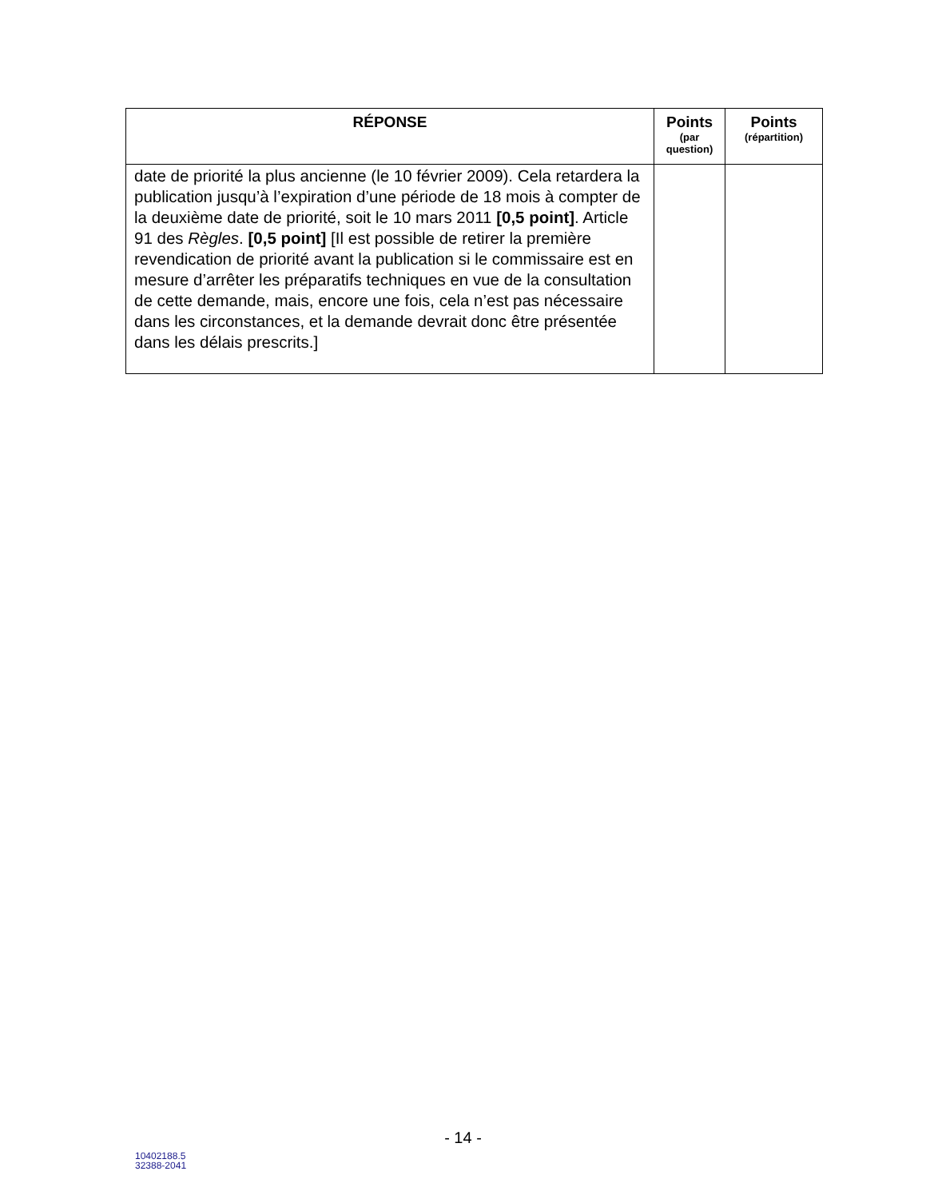| RÉPONSE | Points (par question) | Points (répartition) |
| --- | --- | --- |
| date de priorité la plus ancienne (le 10 février 2009). Cela retardera la publication jusqu’à l’expiration d’une période de 18 mois à compter de la deuxième date de priorité, soit le 10 mars 2011 [0,5 point] . Article 91 des Règles . [0,5 point] [Il est possible de retirer la première revendication de priorité avant la publication si le commissaire est en mesure d’arrêter les préparatifs techniques en vue de la consultation de cette demande, mais, encore une fois, cela n’est pas nécessaire dans les circonstances, et la demande devrait donc être présentée dans les délais prescrits.] | | |
- 14 -
10402188.5
32388-2041